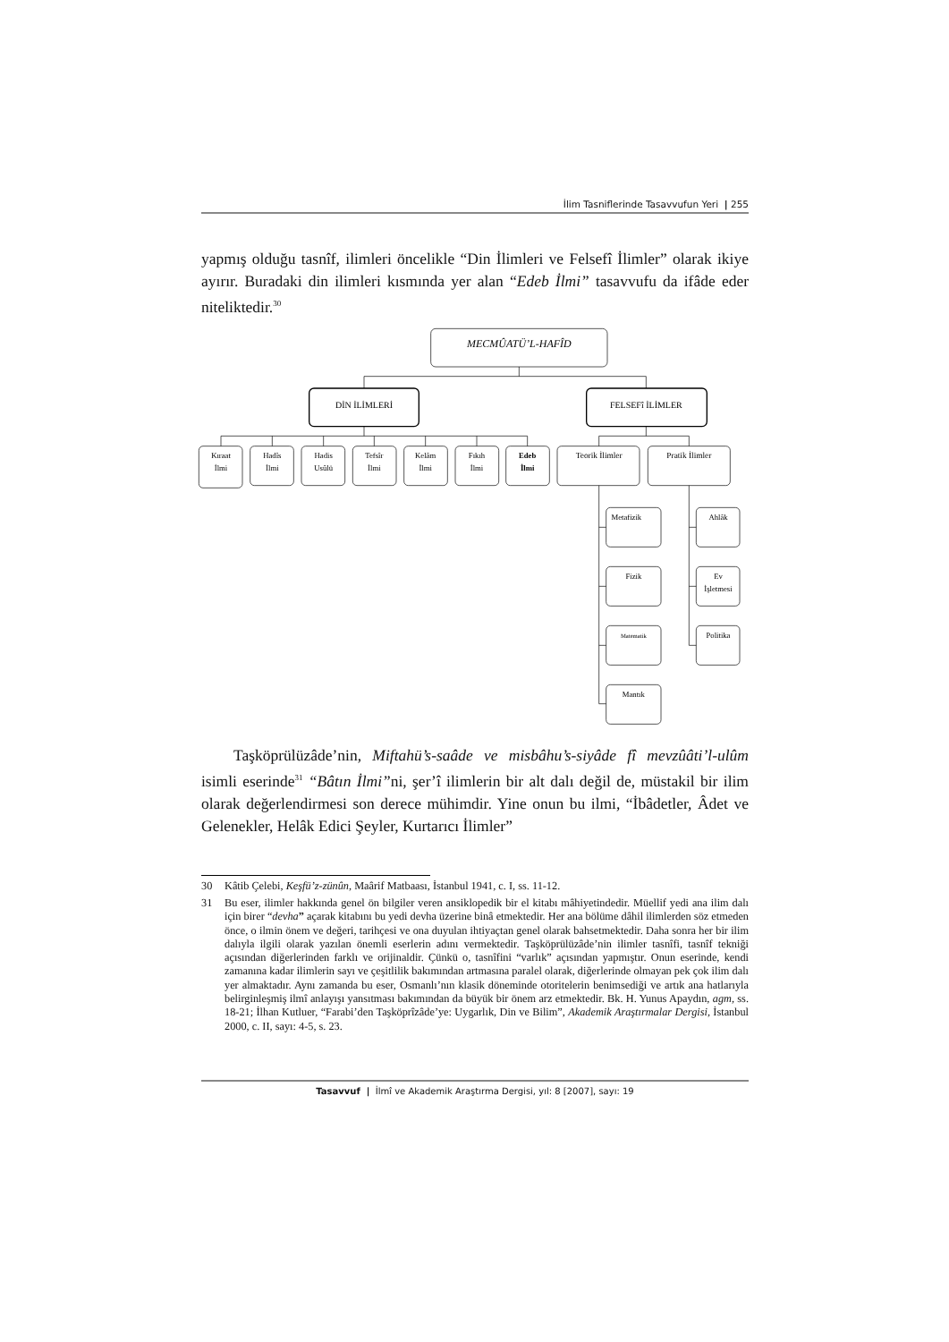İlim Tasniflerinde Tasavvufun Yeri | 255
yapmış olduğu tasnîf, ilimleri öncelikle “Din İlimleri ve Felsefî İlimler” olarak ikiye ayırır. Buradaki din ilimleri kısmında yer alan “Edeb İlmi” tasavvufu da ifâde eder niteliktedir.<sup>30</sup>
MECMÛATÜ’L-HAFÎD
DİN İLİMLERİ
FELSEFî İLİMLER
Kıraat
İlmi
Hadîs
İlmi
Hadis
Usûlü
Tefsîr
İlmi
Kelâm
İlmi
Fıkıh
İlmi
Edeb
İlmi
Teorik İlimler
Pratik İlimler
Metafizik
Fizik
Matematik
Mantık
Ahlâk
Ev
İşletmesi
Politika
Taşköprülüzâde’nin, Miftahü’s-saâde ve misbâhu’s-siyâde fî mevzûâti’l-ulûm isimli eserinde<sup>31</sup> “Bâtın İlmi”ni, şer’î ilimlerin bir alt dalı değil de, müstakil bir ilim olarak değerlendirmesi son derece mühimdir. Yine onun bu ilmi, “İbâdetler, Âdet ve Gelenekler, Helâk Edici Şeyler, Kurtarıcı İlimler”
30 Kâtib Çelebi, Keşfü’z-zünûn, Maârif Matbaası, İstanbul 1941, c. I, ss. 11-12.
31 Bu eser, ilimler hakkında genel ön bilgiler veren ansiklopedik bir el kitabı mâhiyetindedir. Müellif yedi ana ilim dalı için birer “devha” açarak kitabını bu yedi devha üzerine binâ etmektedir. Her ana bölüme dâhil ilimlerden söz etmeden önce, o ilmin önem ve değeri, tarihçesi ve ona duyulan ihtiyaçtan genel olarak bahsetmektedir. Daha sonra her bir ilim dalıyla ilgili olarak yazılan önemli eserlerin adını vermektedir. Taşköprülüzâde’nin ilimler tasnîfi, tasnîf tekniği açısından diğerlerinden farklı ve orijinaldir. Çünkü o, tasnîfini “varlık” açısından yapmıştır. Onun eserinde, kendi zamanına kadar ilimlerin sayı ve çeşitlilik bakımından artmasına paralel olarak, diğerlerinde olmayan pek çok ilim dalı yer almaktadır. Aynı zamanda bu eser, Osmanlı’nın klasik döneminde otoritelerin benimsediği ve artık ana hatlarıyla belirginleşmiş ilmî anlayışı yansıtması bakımından da büyük bir önem arz etmektedir. Bk. H. Yunus Apaydın, agm, ss. 18-21; İlhan Kutluer, “Farabi’den Taşköprîzâde’ye: Uygarlık, Din ve Bilim”, Akademik Araştırmalar Dergisi, İstanbul 2000, c. II, sayı: 4-5, s. 23.
Tasavvuf | İlmî ve Akademik Araştırma Dergisi, yıl: 8 [2007], sayı: 19